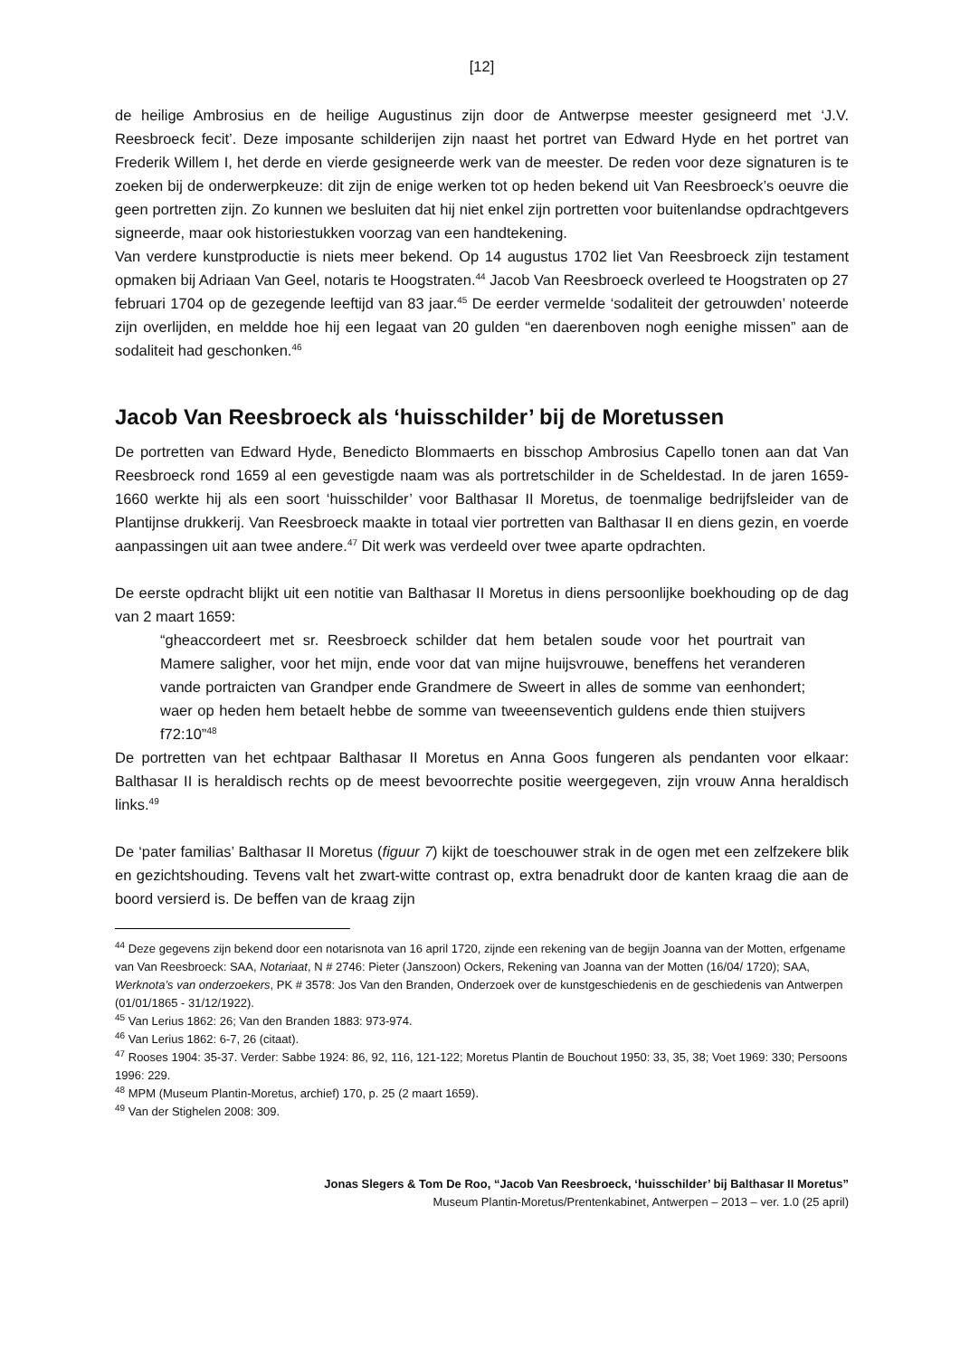[12]
de heilige Ambrosius en de heilige Augustinus zijn door de Antwerpse meester gesigneerd met ‘J.V. Reesbroeck fecit’. Deze imposante schilderijen zijn naast het portret van Edward Hyde en het portret van Frederik Willem I, het derde en vierde gesigneerde werk van de meester. De reden voor deze signaturen is te zoeken bij de onderwerpkeuze: dit zijn de enige werken tot op heden bekend uit Van Reesbroeck’s oeuvre die geen portretten zijn. Zo kunnen we besluiten dat hij niet enkel zijn portretten voor buitenlandse opdrachtgevers signeerde, maar ook historiestukken voorzag van een handtekening.
Van verdere kunstproductie is niets meer bekend. Op 14 augustus 1702 liet Van Reesbroeck zijn testament opmaken bij Adriaan Van Geel, notaris te Hoogstraten.<sup>44</sup> Jacob Van Reesbroeck overleed te Hoogstraten op 27 februari 1704 op de gezegende leeftijd van 83 jaar.<sup>45</sup> De eerder vermelde ‘sodaliteit der getrouwden’ noteerde zijn overlijden, en meldde hoe hij een legaat van 20 gulden “en daerenboven nogh eenighe missen” aan de sodaliteit had geschonken.<sup>46</sup>
Jacob Van Reesbroeck als ‘huisschilder’ bij de Moretussen
De portretten van Edward Hyde, Benedicto Blommaerts en bisschop Ambrosius Capello tonen aan dat Van Reesbroeck rond 1659 al een gevestigde naam was als portretschilder in de Scheldestad. In de jaren 1659-1660 werkte hij als een soort ‘huisschilder’ voor Balthasar II Moretus, de toenmalige bedrijfsleider van de Plantijnse drukkerij. Van Reesbroeck maakte in totaal vier portretten van Balthasar II en diens gezin, en voerde aanpassingen uit aan twee andere.<sup>47</sup> Dit werk was verdeeld over twee aparte opdrachten.
De eerste opdracht blijkt uit een notitie van Balthasar II Moretus in diens persoonlijke boekhouding op de dag van 2 maart 1659:
“gheaccordeert met sr. Reesbroeck schilder dat hem betalen soude voor het pourtrait van Mamere saligher, voor het mijn, ende voor dat van mijne huijsvrouwe, beneffens het veranderen vande portraicten van Grandper ende Grandmere de Sweert in alles de somme van eenhondert; waer op heden hem betaelt hebbe de somme van tweeenseventich guldens ende thien stuijvers f72:10”<sup>48</sup>
De portretten van het echtpaar Balthasar II Moretus en Anna Goos fungeren als pendanten voor elkaar: Balthasar II is heraldisch rechts op de meest bevoorrechte positie weergegeven, zijn vrouw Anna heraldisch links.<sup>49</sup>
De ‘pater familias’ Balthasar II Moretus (figuur 7) kijkt de toeschouwer strak in de ogen met een zelfzekere blik en gezichtshouding. Tevens valt het zwart-witte contrast op, extra benadrukt door de kanten kraag die aan de boord versierd is. De beffen van de kraag zijn
<sup>44</sup> Deze gegevens zijn bekend door een notarisnota van 16 april 1720, zijnde een rekening van de begijn Joanna van der Motten, erfgename van Van Reesbroeck: SAA, Notariaat, N # 2746: Pieter (Janszoon) Ockers, Rekening van Joanna van der Motten (16/04/ 1720); SAA, Werknota’s van onderzoekers, PK # 3578: Jos Van den Branden, Onderzoek over de kunstgeschiedenis en de geschiedenis van Antwerpen (01/01/1865 - 31/12/1922).
<sup>45</sup> Van Lerius 1862: 26; Van den Branden 1883: 973-974.
<sup>46</sup> Van Lerius 1862: 6-7, 26 (citaat).
<sup>47</sup> Rooses 1904: 35-37. Verder: Sabbe 1924: 86, 92, 116, 121-122; Moretus Plantin de Bouchout 1950: 33, 35, 38; Voet 1969: 330; Persoons 1996: 229.
<sup>48</sup> MPM (Museum Plantin-Moretus, archief) 170, p. 25 (2 maart 1659).
<sup>49</sup> Van der Stighelen 2008: 309.
Jonas Slegers & Tom De Roo, “Jacob Van Reesbroeck, ‘huisschilder’ bij Balthasar II Moretus”
Museum Plantin-Moretus/Prentenkabinet, Antwerpen – 2013 – ver. 1.0 (25 april)